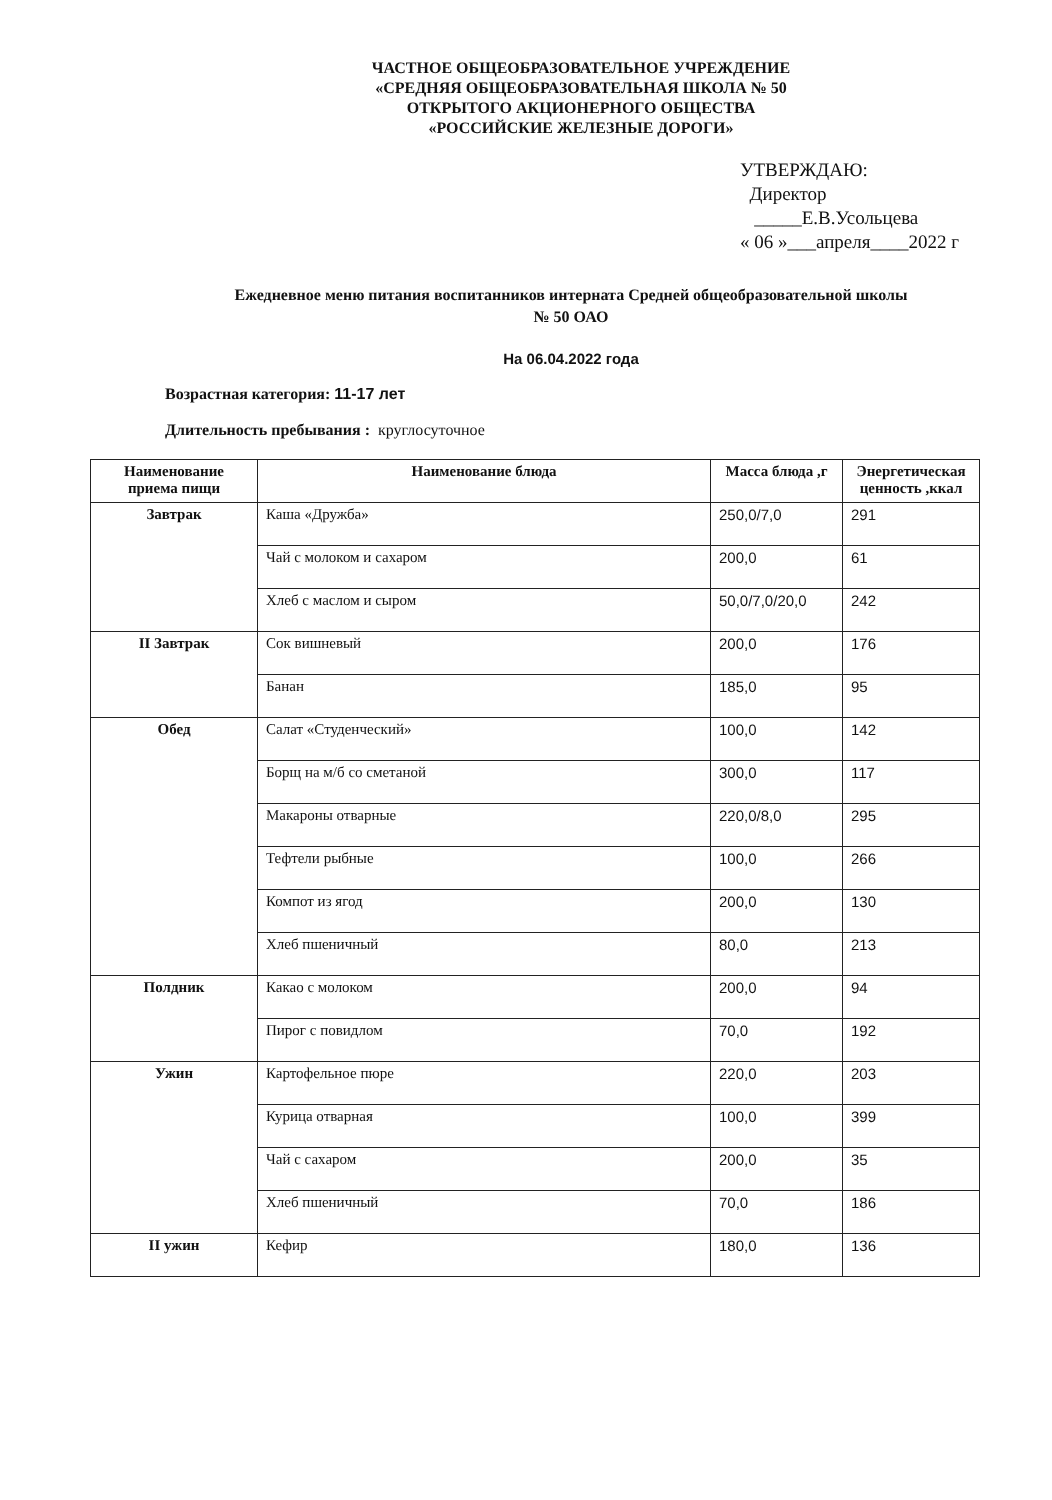ЧАСТНОЕ ОБЩЕОБРАЗОВАТЕЛЬНОЕ УЧРЕЖДЕНИЕ
«СРЕДНЯЯ ОБЩЕОБРАЗОВАТЕЛЬНАЯ ШКОЛА № 50
ОТКРЫТОГО АКЦИОНЕРНОГО ОБЩЕСТВА
«РОССИЙСКИЕ ЖЕЛЕЗНЫЕ ДОРОГИ»
УТВЕРЖДАЮ:
Директор
_____Е.В.Усольцева
« 06 »___апреля____2022 г
Ежедневное меню питания воспитанников интерната Средней общеобразовательной школы
№ 50 ОАО
На 06.04.2022 года
Возрастная категория: 11-17 лет
Длительность пребывания : круглосуточное
| Наименование приема пищи | Наименование блюда | Масса блюда ,г | Энергетическая ценность ,ккал |
| --- | --- | --- | --- |
| Завтрак | Каша «Дружба» | 250,0/7,0 | 291 |
| | Чай с молоком и сахаром | 200,0 | 61 |
| | Хлеб с маслом и сыром | 50,0/7,0/20,0 | 242 |
| II Завтрак | Сок вишневый | 200,0 | 176 |
| | Банан | 185,0 | 95 |
| Обед | Салат «Студенческий» | 100,0 | 142 |
| | Борщ на м/б со сметаной | 300,0 | 117 |
| | Макароны отварные | 220,0/8,0 | 295 |
| | Тефтели рыбные | 100,0 | 266 |
| | Компот из ягод | 200,0 | 130 |
| | Хлеб пшеничный | 80,0 | 213 |
| Полдник | Какао с молоком | 200,0 | 94 |
| | Пирог с повидлом | 70,0 | 192 |
| Ужин | Картофельное пюре | 220,0 | 203 |
| | Курица отварная | 100,0 | 399 |
| | Чай с сахаром | 200,0 | 35 |
| | Хлеб пшеничный | 70,0 | 186 |
| II ужин | Кефир | 180,0 | 136 |